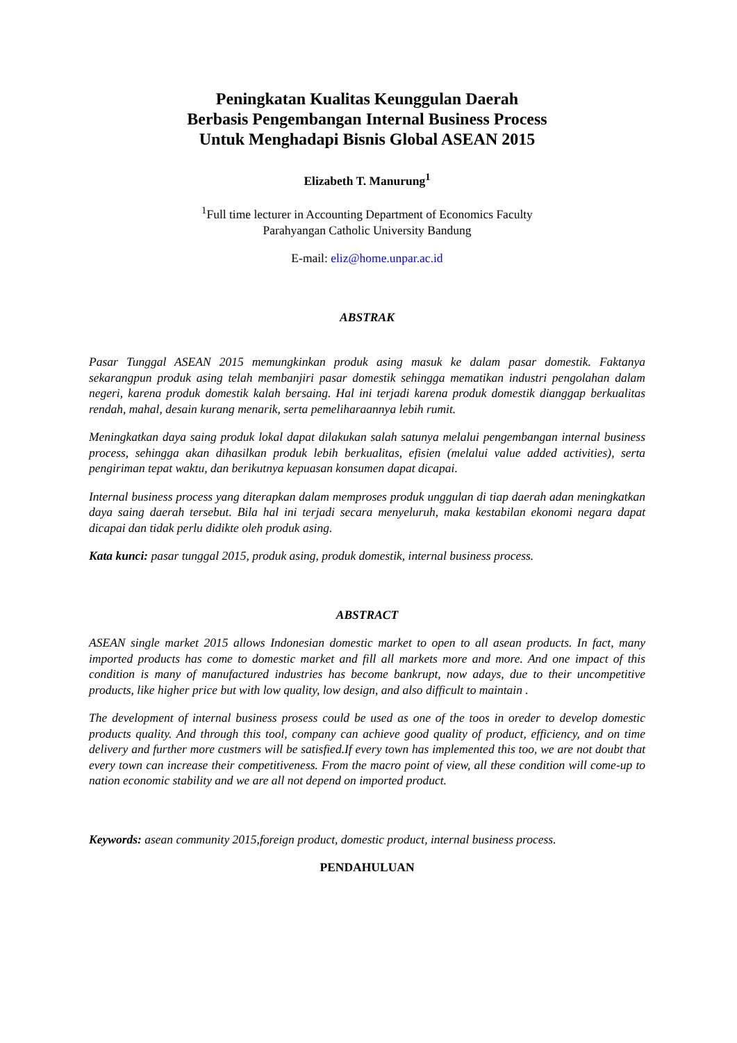Peningkatan Kualitas Keunggulan Daerah
Berbasis Pengembangan Internal Business Process
Untuk Menghadapi Bisnis Global ASEAN 2015
Elizabeth T. Manurung<sup>1</sup>
<sup>1</sup> Full time lecturer in Accounting Department of Economics Faculty
Parahyangan Catholic University Bandung
E-mail: eliz@home.unpar.ac.id
ABSTRAK
Pasar Tunggal ASEAN 2015 memungkinkan produk asing masuk ke dalam pasar domestik. Faktanya sekarangpun produk asing telah membanjiri pasar domestik sehingga mematikan industri pengolahan dalam negeri, karena produk domestik kalah bersaing. Hal ini terjadi karena produk domestik dianggap berkualitas rendah, mahal, desain kurang menarik, serta pemeliharaannya lebih rumit.
Meningkatkan daya saing produk lokal dapat dilakukan salah satunya melalui pengembangan internal business process, sehingga akan dihasilkan produk lebih berkualitas, efisien (melalui value added activities), serta pengiriman tepat waktu, dan berikutnya kepuasan konsumen dapat dicapai.
Internal business process yang diterapkan dalam memproses produk unggulan di tiap daerah adan meningkatkan daya saing daerah tersebut. Bila hal ini terjadi secara menyeluruh, maka kestabilan ekonomi negara dapat dicapai dan tidak perlu didikte oleh produk asing.
Kata kunci: pasar tunggal 2015, produk asing, produk domestik, internal business process.
ABSTRACT
ASEAN single market 2015 allows Indonesian domestic market to open to all asean products. In fact, many imported products has come to domestic market and fill all markets more and more. And one impact of this condition is many of manufactured industries has become bankrupt, now adays, due to their uncompetitive products, like higher price but with low quality, low design, and also difficult to maintain .
The development of internal business prosess could be used as one of the toos in oreder to develop domestic products quality. And through this tool, company can achieve good quality of product, efficiency, and on time delivery and further more custmers will be satisfied.If every town has implemented this too, we are not doubt that every town can increase their competitiveness. From the macro point of view, all these condition will come-up to nation economic stability and we are all not depend on imported product.
Keywords: asean community 2015,foreign product, domestic product, internal business process.
PENDAHULUAN